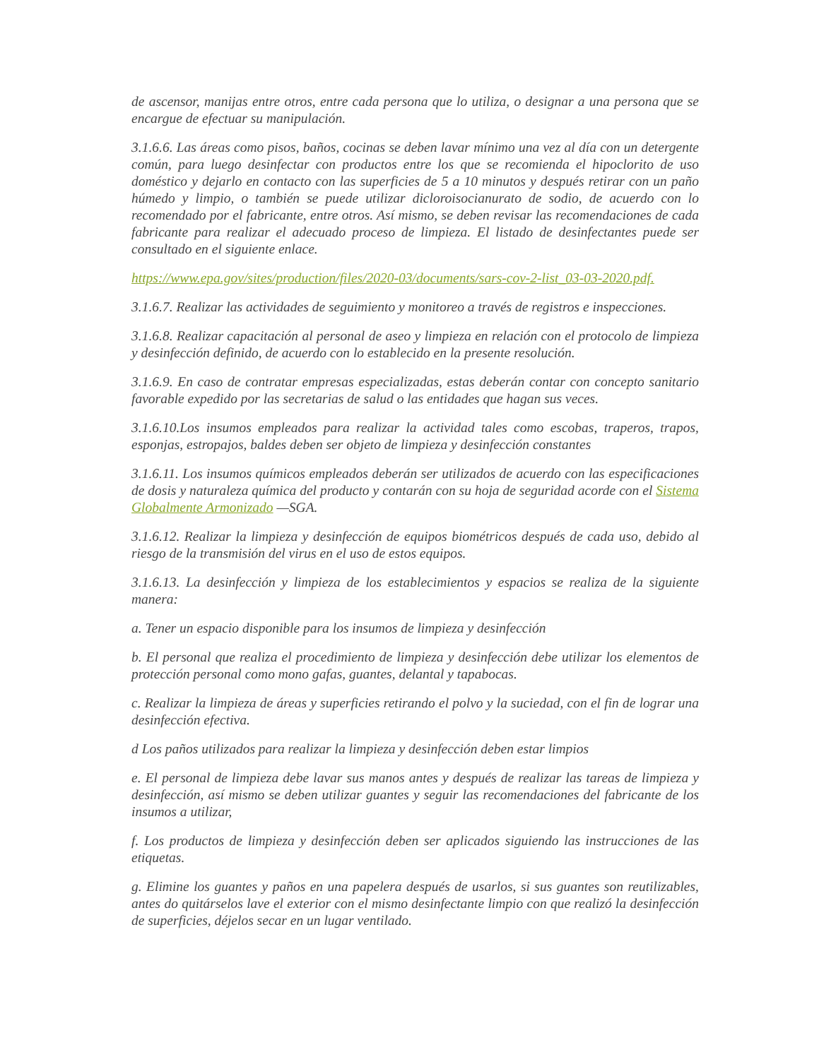de ascensor, manijas entre otros, entre cada persona que lo utiliza, o designar a una persona que se encargue de efectuar su manipulación.
3.1.6.6. Las áreas como pisos, baños, cocinas se deben lavar mínimo una vez al día con un detergente común, para luego desinfectar con productos entre los que se recomienda el hipoclorito de uso doméstico y dejarlo en contacto con las superficies de 5 a 10 minutos y después retirar con un paño húmedo y limpio, o también se puede utilizar dicloroisocianurato de sodio, de acuerdo con lo recomendado por el fabricante, entre otros. Así mismo, se deben revisar las recomendaciones de cada fabricante para realizar el adecuado proceso de limpieza. El listado de desinfectantes puede ser consultado en el siguiente enlace.
https://www.epa.gov/sites/production/files/2020-03/documents/sars-cov-2-list_03-03-2020.pdf.
3.1.6.7. Realizar las actividades de seguimiento y monitoreo a través de registros e inspecciones.
3.1.6.8. Realizar capacitación al personal de aseo y limpieza en relación con el protocolo de limpieza y desinfección definido, de acuerdo con lo establecido en la presente resolución.
3.1.6.9. En caso de contratar empresas especializadas, estas deberán contar con concepto sanitario favorable expedido por las secretarias de salud o las entidades que hagan sus veces.
3.1.6.10.Los insumos empleados para realizar la actividad tales como escobas, traperos, trapos, esponjas, estropajos, baldes deben ser objeto de limpieza y desinfección constantes
3.1.6.11. Los insumos químicos empleados deberán ser utilizados de acuerdo con las especificaciones de dosis y naturaleza química del producto y contarán con su hoja de seguridad acorde con el Sistema Globalmente Armonizado —SGA.
3.1.6.12. Realizar la limpieza y desinfección de equipos biométricos después de cada uso, debido al riesgo de la transmisión del virus en el uso de estos equipos.
3.1.6.13. La desinfección y limpieza de los establecimientos y espacios se realiza de la siguiente manera:
a. Tener un espacio disponible para los insumos de limpieza y desinfección
b. El personal que realiza el procedimiento de limpieza y desinfección debe utilizar los elementos de protección personal como mono gafas, guantes, delantal y tapabocas.
c. Realizar la limpieza de áreas y superficies retirando el polvo y la suciedad, con el fin de lograr una desinfección efectiva.
d Los paños utilizados para realizar la limpieza y desinfección deben estar limpios
e. El personal de limpieza debe lavar sus manos antes y después de realizar las tareas de limpieza y desinfección, así mismo se deben utilizar guantes y seguir las recomendaciones del fabricante de los insumos a utilizar,
f. Los productos de limpieza y desinfección deben ser aplicados siguiendo las instrucciones de las etiquetas.
g. Elimine los guantes y paños en una papelera después de usarlos, si sus guantes son reutilizables, antes do quitárselos lave el exterior con el mismo desinfectante limpio con que realizó la desinfección de superficies, déjelos secar en un lugar ventilado.